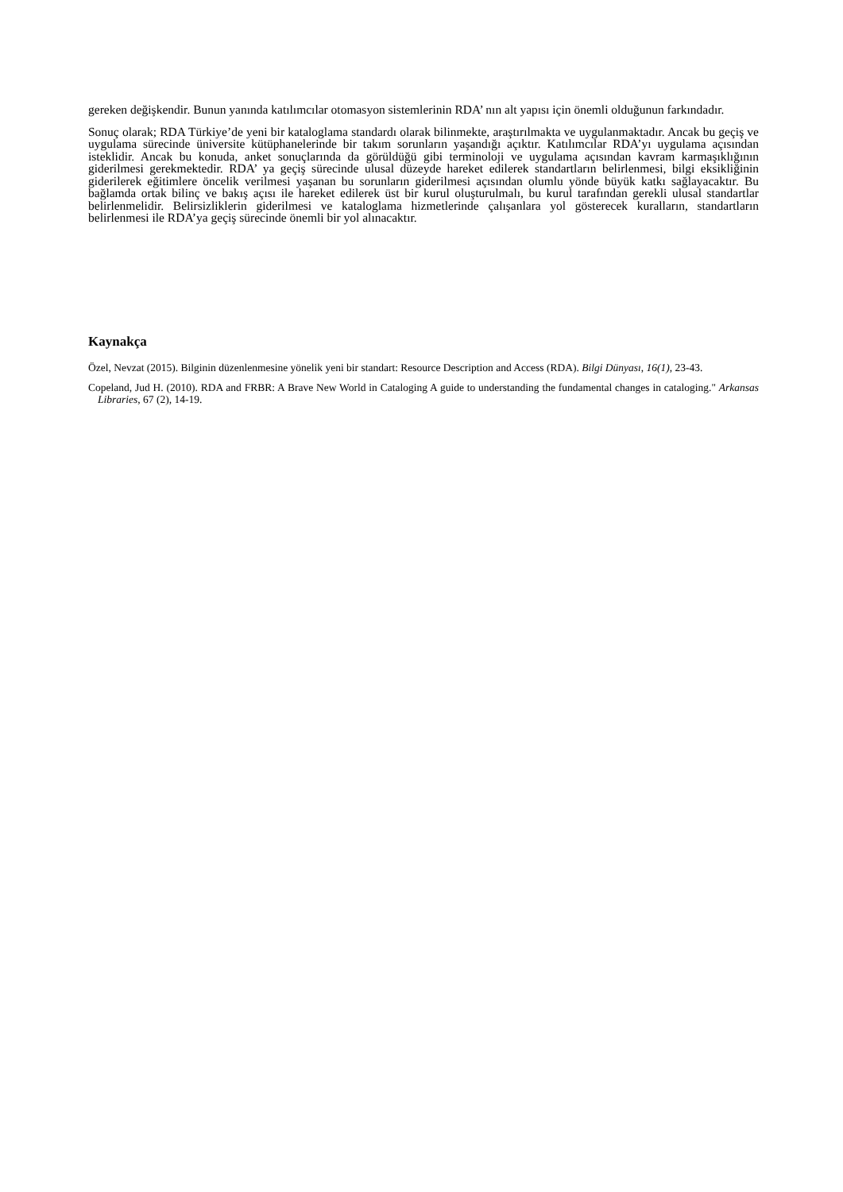gereken değişkendir. Bunun yanında katılımcılar otomasyon sistemlerinin RDA’ nın alt yapısı için önemli olduğunun farkındadır.
Sonuç olarak; RDA Türkiye’de yeni bir kataloglama standardı olarak bilinmekte, araştırılmakta ve uygulanmaktadır. Ancak bu geçiş ve uygulama sürecinde üniversite kütüphanelerinde bir takım sorunların yaşandığı açıktır. Katılımcılar RDA’yı uygulama açısından isteklidir. Ancak bu konuda, anket sonuçlarında da görüldüğü gibi terminoloji ve uygulama açısından kavram karmaşıklığının giderilmesi gerekmektedir. RDA’ ya geçiş sürecinde ulusal düzeyde hareket edilerek standartların belirlenmesi, bilgi eksikliğinin giderilerek eğitimlere öncelik verilmesi yaşanan bu sorunların giderilmesi açısından olumlu yönde büyük katkı sağlayacaktır. Bu bağlamda ortak bilinç ve bakış açısı ile hareket edilerek üst bir kurul oluşturulmalı, bu kurul tarafından gerekli ulusal standartlar belirlenmelidir. Belirsizliklerin giderilmesi ve kataloglama hizmetlerinde çalışanlara yol gösterecek kuralların, standartların belirlenmesi ile RDA’ya geçiş sürecinde önemli bir yol alınacaktır.
Kaynakça
Özel, Nevzat (2015). Bilginin düzenlenmesine yönelik yeni bir standart: Resource Description and Access (RDA). Bilgi Dünyası, 16(1), 23-43.
Copeland, Jud H. (2010). RDA and FRBR: A Brave New World in Cataloging A guide to understanding the fundamental changes in cataloging." Arkansas Libraries, 67 (2), 14-19.